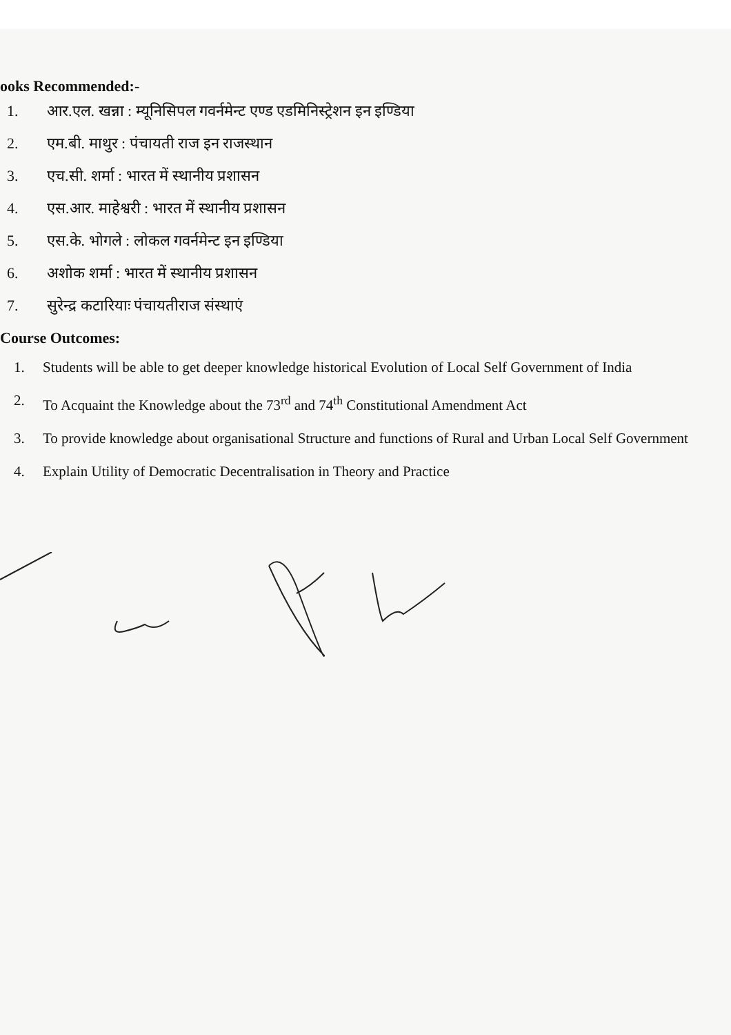ooks Recommended:-
1. आर.एल. खन्ना : म्यूनिसिपल गवर्नमेन्ट एण्ड एडमिनिस्ट्रेशन इन इण्डिया
2. एम.बी. माथुर : पंचायती राज इन राजस्थान
3. एच.सी. शर्मा : भारत में स्थानीय प्रशासन
4. एस.आर. माहेश्वरी : भारत में स्थानीय प्रशासन
5. एस.के. भोगले : लोकल गवर्नमेन्ट इन इण्डिया
6. अशोक शर्मा : भारत में स्थानीय प्रशासन
7. सुरेन्द्र कटारियाः पंचायतीराज संस्थाएं
Course Outcomes:
1. Students will be able to get deeper knowledge historical Evolution of Local Self Government of India
2. To Acquaint the Knowledge about the 73<sup>rd</sup> and 74<sup>th</sup> Constitutional Amendment Act
3. To provide knowledge about organisational Structure and functions of Rural and Urban Local Self Government
4. Explain Utility of Democratic Decentralisation in Theory and Practice